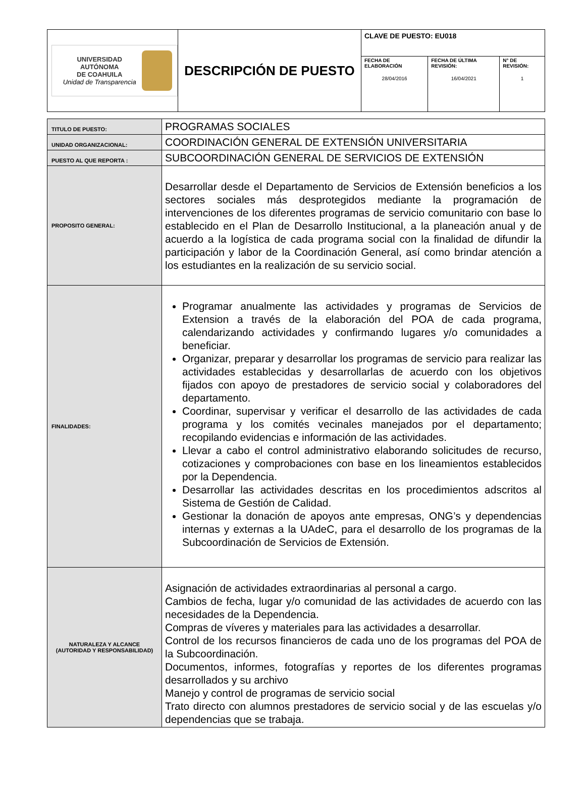| UNIVERSIDAD AUTÓNOMA DE COAHUILA Unidad de Transparencia | DESCRIPCIÓN DE PUESTO | CLAVE DE PUESTO: EU018 | | |
| | | FECHA DE ELABORACIÓN 28/04/2016 | FECHA DE ÚLTIMA REVISIÓN: 16/04/2021 | N° DE REVISIÓN: 1 |
| TITULO DE PUESTO: | PROGRAMAS SOCIALES |
| UNIDAD ORGANIZACIONAL: | COORDINACIÓN GENERAL DE EXTENSIÓN UNIVERSITARIA |
| PUESTO AL QUE REPORTA : | SUBCOORDINACIÓN GENERAL DE SERVICIOS DE EXTENSIÓN |
| PROPOSITO GENERAL: | Desarrollar desde el Departamento de Servicios de Extensión beneficios a los sectores sociales más desprotegidos mediante la programación de intervenciones de los diferentes programas de servicio comunitario con base lo establecido en el Plan de Desarrollo Institucional, a la planeación anual y de acuerdo a la logística de cada programa social con la finalidad de difundir la participación y labor de la Coordinación General, así como brindar atención a los estudiantes en la realización de su servicio social. |
| FINALIDADES: | Programar anualmente las actividades y programas de Servicios de Extension a través de la elaboración del POA de cada programa, calendarizando actividades y confirmando lugares y/o comunidades a beneficiar. Organizar, preparar y desarrollar los programas de servicio para realizar las actividades establecidas y desarrollarlas de acuerdo con los objetivos fijados con apoyo de prestadores de servicio social y colaboradores del departamento. Coordinar, supervisar y verificar el desarrollo de las actividades de cada programa y los comités vecinales manejados por el departamento; recopilando evidencias e información de las actividades. Llevar a cabo el control administrativo elaborando solicitudes de recurso, cotizaciones y comprobaciones con base en los lineamientos establecidos por la Dependencia. Desarrollar las actividades descritas en los procedimientos adscritos al Sistema de Gestión de Calidad. Gestionar la donación de apoyos ante empresas, ONG’s y dependencias internas y externas a la UAdeC, para el desarrollo de los programas de la Subcoordinación de Servicios de Extensión. |
| NATURALEZA Y ALCANCE (AUTORIDAD Y RESPONSABILIDAD) | Asignación de actividades extraordinarias al personal a cargo. Cambios de fecha, lugar y/o comunidad de las actividades de acuerdo con las necesidades de la Dependencia. Compras de víveres y materiales para las actividades a desarrollar. Control de los recursos financieros de cada uno de los programas del POA de la Subcoordinación. Documentos, informes, fotografías y reportes de los diferentes programas desarrollados y su archivo Manejo y control de programas de servicio social Trato directo con alumnos prestadores de servicio social y de las escuelas y/o dependencias que se trabaja. |